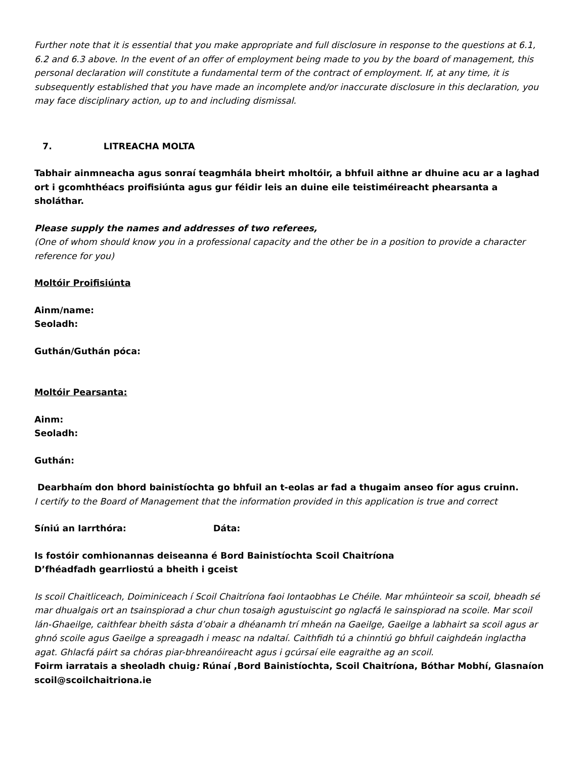Further note that it is essential that you make appropriate and full disclosure in response to the questions at 6.1, 6.2 and 6.3 above. In the event of an offer of employment being made to you by the board of management, this personal declaration will constitute a fundamental term of the contract of employment. If, at any time, it is subsequently established that you have made an incomplete and/or inaccurate disclosure in this declaration, you may face disciplinary action, up to and including dismissal.
7. LITREACHA MOLTA
Tabhair ainmneacha agus sonraí teagmhála bheirt mholtóir, a bhfuil aithne ar dhuine acu ar a laghad ort i gcomhthéacs proifisiúnta agus gur féidir leis an duine eile teistiméireacht phearsanta a sholáthar.
Please supply the names and addresses of two referees,
(One of whom should know you in a professional capacity and the other be in a position to provide a character reference for you)
Moltóir Proifisiúnta
Ainm/name:
Seoladh:
Guthán/Guthán póca:
Moltóir Pearsanta:
Ainm:
Seoladh:
Guthán:
Dearbhaím don bhord bainistíochta go bhfuil an t-eolas ar fad a thugaim anseo fíor agus cruinn.
I certify to the Board of Management that the information provided in this application is true and correct
Síniú an Iarrthóra: Dáta:
Is fostóir comhionannas deiseanna é Bord Bainistíochta Scoil Chaitríona
D’fhéadfadh gearrliostú a bheith i gceist
Is scoil Chaitliceach, Doiminiceach í Scoil Chaitríona faoi Iontaobhas Le Chéile. Mar mhúinteoir sa scoil, bheadh sé mar dhualgais ort an tsainspiorad a chur chun tosaigh agustuiscint go nglacfá le sainspiorad na scoile. Mar scoil lán-Ghaeilge, caithfear bheith sásta d’obair a dhéanamh trí mheán na Gaeilge, Gaeilge a labhairt sa scoil agus ar ghnó scoile agus Gaeilge a spreagadh i measc na ndaltaí. Caithfidh tú a chinntiú go bhfuil caighdeán inglactha agat. Ghlacfá páirt sa chóras piar-bhreanóireacht agus i gcúrsaí eile eagraithe ag an scoil.
Foirm iarratais a sheoladh chuig: Rúnaí ,Bord Bainistíochta, Scoil Chaitríona, Bóthar Mobhí, Glasnaíon scoil@scoilchaitriona.ie